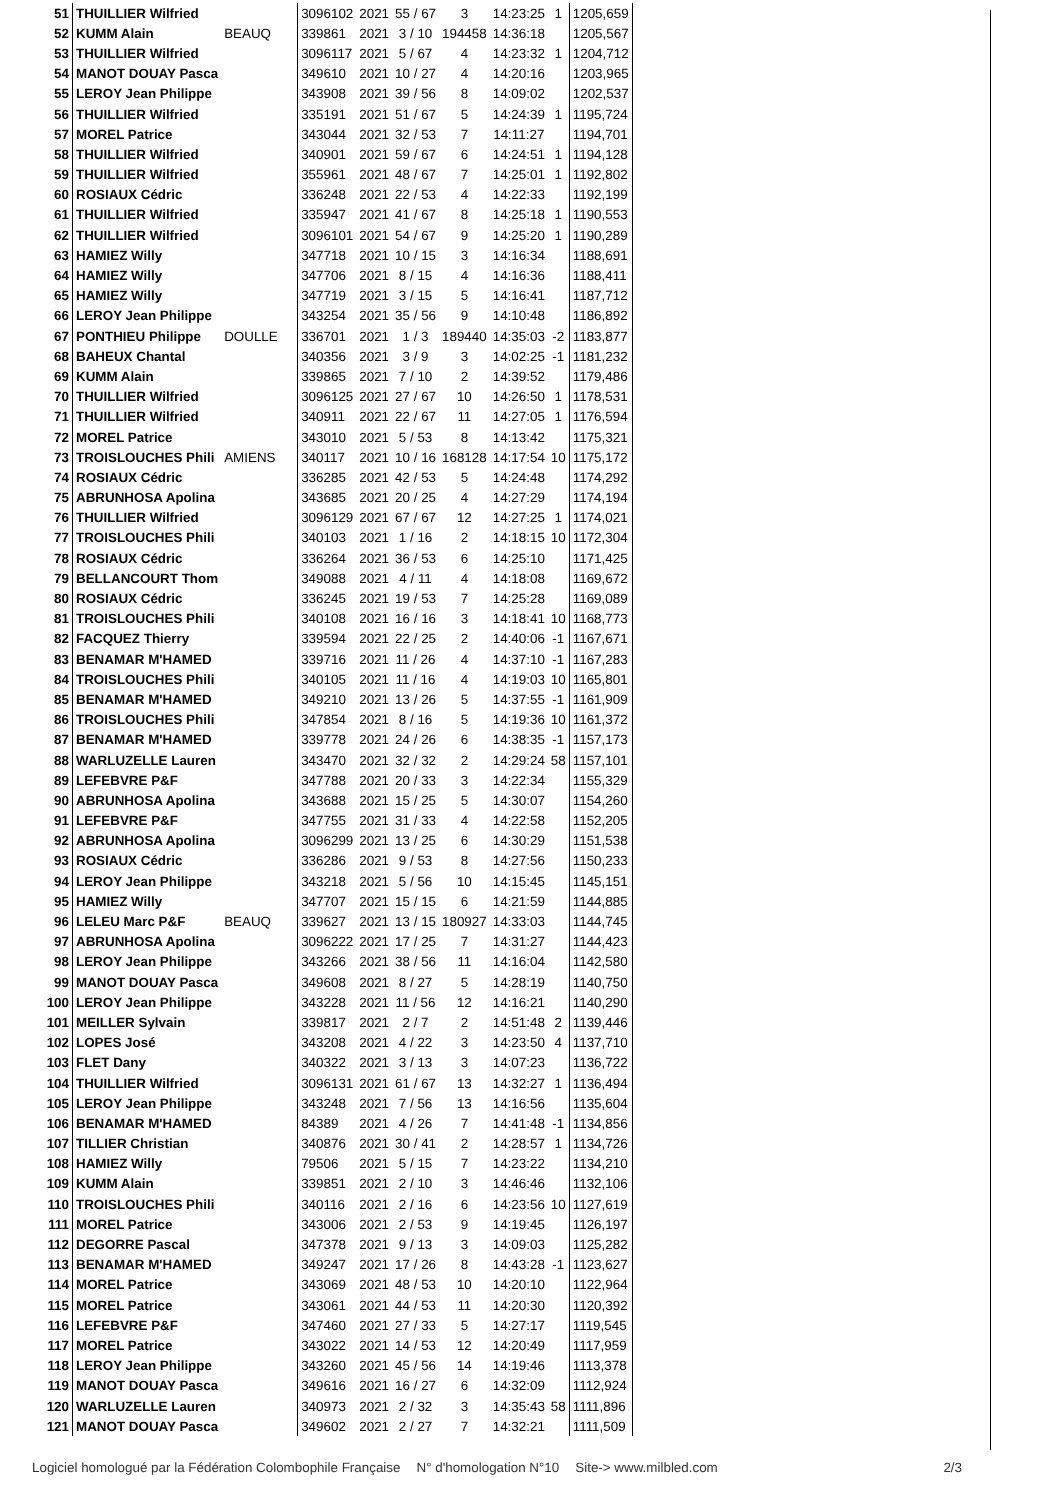| 51 | THUILLIER Wilfried | | 3096102 | 2021 | 55 / 67 | 3 | 14:23:25 | 1 | 1205,659 |
| 52 | KUMM Alain | BEAUQ | 339861 | 2021 | 3 / 10 | 194458 | 14:36:18 | | 1205,567 |
| 53 | THUILLIER Wilfried | | 3096117 | 2021 | 5 / 67 | 4 | 14:23:32 | 1 | 1204,712 |
| 54 | MANOT DOUAY Pasca | | 349610 | 2021 | 10 / 27 | 4 | 14:20:16 | | 1203,965 |
| 55 | LEROY Jean Philippe | | 343908 | 2021 | 39 / 56 | 8 | 14:09:02 | | 1202,537 |
| 56 | THUILLIER Wilfried | | 335191 | 2021 | 51 / 67 | 5 | 14:24:39 | 1 | 1195,724 |
| 57 | MOREL Patrice | | 343044 | 2021 | 32 / 53 | 7 | 14:11:27 | | 1194,701 |
| 58 | THUILLIER Wilfried | | 340901 | 2021 | 59 / 67 | 6 | 14:24:51 | 1 | 1194,128 |
| 59 | THUILLIER Wilfried | | 355961 | 2021 | 48 / 67 | 7 | 14:25:01 | 1 | 1192,802 |
| 60 | ROSIAUX Cédric | | 336248 | 2021 | 22 / 53 | 4 | 14:22:33 | | 1192,199 |
| 61 | THUILLIER Wilfried | | 335947 | 2021 | 41 / 67 | 8 | 14:25:18 | 1 | 1190,553 |
| 62 | THUILLIER Wilfried | | 3096101 | 2021 | 54 / 67 | 9 | 14:25:20 | 1 | 1190,289 |
| 63 | HAMIEZ Willy | | 347718 | 2021 | 10 / 15 | 3 | 14:16:34 | | 1188,691 |
| 64 | HAMIEZ Willy | | 347706 | 2021 | 8 / 15 | 4 | 14:16:36 | | 1188,411 |
| 65 | HAMIEZ Willy | | 347719 | 2021 | 3 / 15 | 5 | 14:16:41 | | 1187,712 |
| 66 | LEROY Jean Philippe | | 343254 | 2021 | 35 / 56 | 9 | 14:10:48 | | 1186,892 |
| 67 | PONTHIEU Philippe | DOULLE | 336701 | 2021 | 1 / 3 | 189440 | 14:35:03 | -2 | 1183,877 |
| 68 | BAHEUX Chantal | | 340356 | 2021 | 3 / 9 | 3 | 14:02:25 | -1 | 1181,232 |
| 69 | KUMM Alain | | 339865 | 2021 | 7 / 10 | 2 | 14:39:52 | | 1179,486 |
| 70 | THUILLIER Wilfried | | 3096125 | 2021 | 27 / 67 | 10 | 14:26:50 | 1 | 1178,531 |
| 71 | THUILLIER Wilfried | | 340911 | 2021 | 22 / 67 | 11 | 14:27:05 | 1 | 1176,594 |
| 72 | MOREL Patrice | | 343010 | 2021 | 5 / 53 | 8 | 14:13:42 | | 1175,321 |
| 73 | TROISLOUCHES Phili | AMIENS | 340117 | 2021 | 10 / 16 | 168128 | 14:17:54 | 10 | 1175,172 |
| 74 | ROSIAUX Cédric | | 336285 | 2021 | 42 / 53 | 5 | 14:24:48 | | 1174,292 |
| 75 | ABRUNHOSA Apolina | | 343685 | 2021 | 20 / 25 | 4 | 14:27:29 | | 1174,194 |
| 76 | THUILLIER Wilfried | | 3096129 | 2021 | 67 / 67 | 12 | 14:27:25 | 1 | 1174,021 |
| 77 | TROISLOUCHES Phili | | 340103 | 2021 | 1 / 16 | 2 | 14:18:15 | 10 | 1172,304 |
| 78 | ROSIAUX Cédric | | 336264 | 2021 | 36 / 53 | 6 | 14:25:10 | | 1171,425 |
| 79 | BELLANCOURT Thom | | 349088 | 2021 | 4 / 11 | 4 | 14:18:08 | | 1169,672 |
| 80 | ROSIAUX Cédric | | 336245 | 2021 | 19 / 53 | 7 | 14:25:28 | | 1169,089 |
| 81 | TROISLOUCHES Phili | | 340108 | 2021 | 16 / 16 | 3 | 14:18:41 | 10 | 1168,773 |
| 82 | FACQUEZ Thierry | | 339594 | 2021 | 22 / 25 | 2 | 14:40:06 | -1 | 1167,671 |
| 83 | BENAMAR M'HAMED | | 339716 | 2021 | 11 / 26 | 4 | 14:37:10 | -1 | 1167,283 |
| 84 | TROISLOUCHES Phili | | 340105 | 2021 | 11 / 16 | 4 | 14:19:03 | 10 | 1165,801 |
| 85 | BENAMAR M'HAMED | | 349210 | 2021 | 13 / 26 | 5 | 14:37:55 | -1 | 1161,909 |
| 86 | TROISLOUCHES Phili | | 347854 | 2021 | 8 / 16 | 5 | 14:19:36 | 10 | 1161,372 |
| 87 | BENAMAR M'HAMED | | 339778 | 2021 | 24 / 26 | 6 | 14:38:35 | -1 | 1157,173 |
| 88 | WARLUZELLE Lauren | | 343470 | 2021 | 32 / 32 | 2 | 14:29:24 | 58 | 1157,101 |
| 89 | LEFEBVRE P&F | | 347788 | 2021 | 20 / 33 | 3 | 14:22:34 | | 1155,329 |
| 90 | ABRUNHOSA Apolina | | 343688 | 2021 | 15 / 25 | 5 | 14:30:07 | | 1154,260 |
| 91 | LEFEBVRE P&F | | 347755 | 2021 | 31 / 33 | 4 | 14:22:58 | | 1152,205 |
| 92 | ABRUNHOSA Apolina | | 3096299 | 2021 | 13 / 25 | 6 | 14:30:29 | | 1151,538 |
| 93 | ROSIAUX Cédric | | 336286 | 2021 | 9 / 53 | 8 | 14:27:56 | | 1150,233 |
| 94 | LEROY Jean Philippe | | 343218 | 2021 | 5 / 56 | 10 | 14:15:45 | | 1145,151 |
| 95 | HAMIEZ Willy | | 347707 | 2021 | 15 / 15 | 6 | 14:21:59 | | 1144,885 |
| 96 | LELEU Marc P&F | BEAUQ | 339627 | 2021 | 13 / 15 | 180927 | 14:33:03 | | 1144,745 |
| 97 | ABRUNHOSA Apolina | | 3096222 | 2021 | 17 / 25 | 7 | 14:31:27 | | 1144,423 |
| 98 | LEROY Jean Philippe | | 343266 | 2021 | 38 / 56 | 11 | 14:16:04 | | 1142,580 |
| 99 | MANOT DOUAY Pasca | | 349608 | 2021 | 8 / 27 | 5 | 14:28:19 | | 1140,750 |
| 100 | LEROY Jean Philippe | | 343228 | 2021 | 11 / 56 | 12 | 14:16:21 | | 1140,290 |
| 101 | MEILLER Sylvain | | 339817 | 2021 | 2 / 7 | 2 | 14:51:48 | 2 | 1139,446 |
| 102 | LOPES José | | 343208 | 2021 | 4 / 22 | 3 | 14:23:50 | 4 | 1137,710 |
| 103 | FLET Dany | | 340322 | 2021 | 3 / 13 | 3 | 14:07:23 | | 1136,722 |
| 104 | THUILLIER Wilfried | | 3096131 | 2021 | 61 / 67 | 13 | 14:32:27 | 1 | 1136,494 |
| 105 | LEROY Jean Philippe | | 343248 | 2021 | 7 / 56 | 13 | 14:16:56 | | 1135,604 |
| 106 | BENAMAR M'HAMED | | 84389 | 2021 | 4 / 26 | 7 | 14:41:48 | -1 | 1134,856 |
| 107 | TILLIER Christian | | 340876 | 2021 | 30 / 41 | 2 | 14:28:57 | 1 | 1134,726 |
| 108 | HAMIEZ Willy | | 79506 | 2021 | 5 / 15 | 7 | 14:23:22 | | 1134,210 |
| 109 | KUMM Alain | | 339851 | 2021 | 2 / 10 | 3 | 14:46:46 | | 1132,106 |
| 110 | TROISLOUCHES Phili | | 340116 | 2021 | 2 / 16 | 6 | 14:23:56 | 10 | 1127,619 |
| 111 | MOREL Patrice | | 343006 | 2021 | 2 / 53 | 9 | 14:19:45 | | 1126,197 |
| 112 | DEGORRE Pascal | | 347378 | 2021 | 9 / 13 | 3 | 14:09:03 | | 1125,282 |
| 113 | BENAMAR M'HAMED | | 349247 | 2021 | 17 / 26 | 8 | 14:43:28 | -1 | 1123,627 |
| 114 | MOREL Patrice | | 343069 | 2021 | 48 / 53 | 10 | 14:20:10 | | 1122,964 |
| 115 | MOREL Patrice | | 343061 | 2021 | 44 / 53 | 11 | 14:20:30 | | 1120,392 |
| 116 | LEFEBVRE P&F | | 347460 | 2021 | 27 / 33 | 5 | 14:27:17 | | 1119,545 |
| 117 | MOREL Patrice | | 343022 | 2021 | 14 / 53 | 12 | 14:20:49 | | 1117,959 |
| 118 | LEROY Jean Philippe | | 343260 | 2021 | 45 / 56 | 14 | 14:19:46 | | 1113,378 |
| 119 | MANOT DOUAY Pasca | | 349616 | 2021 | 16 / 27 | 6 | 14:32:09 | | 1112,924 |
| 120 | WARLUZELLE Lauren | | 340973 | 2021 | 2 / 32 | 3 | 14:35:43 | 58 | 1111,896 |
| 121 | MANOT DOUAY Pasca | | 349602 | 2021 | 2 / 27 | 7 | 14:32:21 | | 1111,509 |
Logiciel homologué par la Fédération Colombophile Française N° d'homologation N°10 Site-> www.milbled.com 2/3